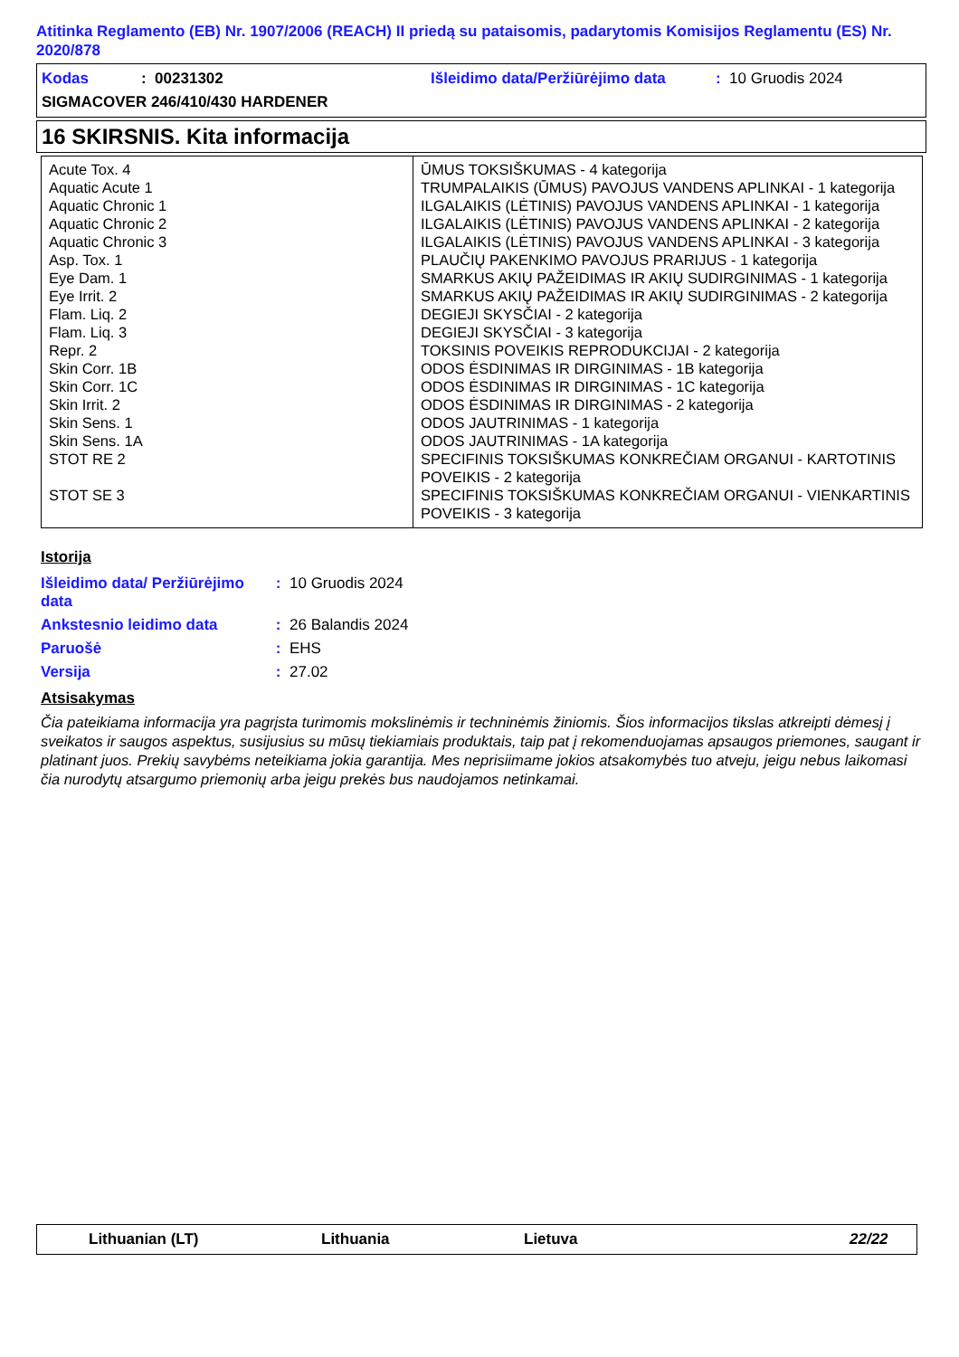Atitinka Reglamento (EB) Nr. 1907/2006 (REACH) II priedą su pataisomis, padarytomis Komisijos Reglamentu (ES) Nr. 2020/878
Kodas: 00231302 Išleidimo data/Peržiūrėjimo data: 10 Gruodis 2024
SIGMACOVER 246/410/430 HARDENER
16 SKIRSNIS. Kita informacija
| Acute Tox. 4 | ŪMUS TOKSIŠKUMAS - 4 kategorija |
| Aquatic Acute 1 | TRUMPALAIKIS (ŪMUS) PAVOJUS VANDENS APLINKAI - 1 kategorija |
| Aquatic Chronic 1 | ILGALAIKIS (LĖTINIS) PAVOJUS VANDENS APLINKAI - 1 kategorija |
| Aquatic Chronic 2 | ILGALAIKIS (LĖTINIS) PAVOJUS VANDENS APLINKAI - 2 kategorija |
| Aquatic Chronic 3 | ILGALAIKIS (LĖTINIS) PAVOJUS VANDENS APLINKAI - 3 kategorija |
| Asp. Tox. 1 | PLAUČIŲ PAKENKIMO PAVOJUS PRARIJUS - 1 kategorija |
| Eye Dam. 1 | SMARKUS AKIŲ PAŽEIDIMAS IR AKIŲ SUDIRGINIMAS - 1 kategorija |
| Eye Irrit. 2 | SMARKUS AKIŲ PAŽEIDIMAS IR AKIŲ SUDIRGINIMAS - 2 kategorija |
| Flam. Liq. 2 | DEGIEJI SKYSČIAI - 2 kategorija |
| Flam. Liq. 3 | DEGIEJI SKYSČIAI - 3 kategorija |
| Repr. 2 | TOKSINIS POVEIKIS REPRODUKCIJAI - 2 kategorija |
| Skin Corr. 1B | ODOS ĖSDINIMAS IR DIRGINIMAS - 1B kategorija |
| Skin Corr. 1C | ODOS ĖSDINIMAS IR DIRGINIMAS - 1C kategorija |
| Skin Irrit. 2 | ODOS ĖSDINIMAS IR DIRGINIMAS - 2 kategorija |
| Skin Sens. 1 | ODOS JAUTRINIMAS - 1 kategorija |
| Skin Sens. 1A | ODOS JAUTRINIMAS - 1A kategorija |
| STOT RE 2 | SPECIFINIS TOKSIŠKUMAS KONKREČIAM ORGANUI - KARTOTINIS POVEIKIS - 2 kategorija |
| STOT SE 3 | SPECIFINIS TOKSIŠKUMAS KONKREČIAM ORGANUI - VIENKARTINIS POVEIKIS - 3 kategorija |
Istorija
| Išleidimo data/ Peržiūrėjimo data | : | 10 Gruodis 2024 |
| Ankstesnio leidimo data | : | 26 Balandis 2024 |
| Paruošė | : | EHS |
| Versija | : | 27.02 |
Atsisakymas
Čia pateikiama informacija yra pagrįsta turimomis mokslinėmis ir techninėmis žiniomis. Šios informacijos tikslas atkreipti dėmesį į sveikatos ir saugos aspektus, susijusius su mūsų tiekiamiais produktais, taip pat į rekomenduojamas apsaugos priemones, saugant ir platinant juos. Prekių savybėms neteikiama jokia garantija. Mes neprisiimame jokios atsakomybės tuo atveju, jeigu nebus laikomasi čia nurodytų atsargumo priemonių arba jeigu prekės bus naudojamos netinkamai.
Lithuanian (LT) Lithuania Lietuva 22/22